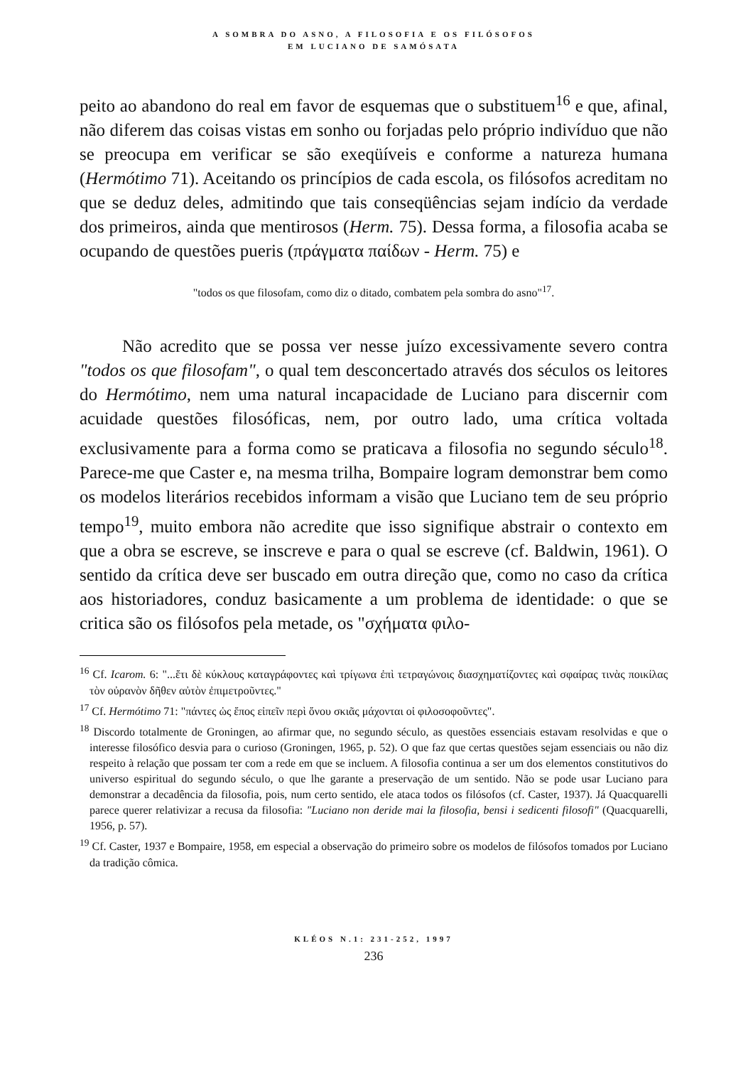A SOMBRA DO ASNO, A FILOSOFIA E OS FILÓSOFOS
EM LUCIANO DE SAMÓSATA
peito ao abandono do real em favor de esquemas que o substituem<sup>16</sup> e que, afinal, não diferem das coisas vistas em sonho ou forjadas pelo próprio indivíduo que não se preocupa em verificar se são exeqüíveis e conforme a natureza humana (Hermótimo 71). Aceitando os princípios de cada escola, os filósofos acreditam no que se deduz deles, admitindo que tais conseqüências sejam indício da verdade dos primeiros, ainda que mentirosos (Herm. 75). Dessa forma, a filosofia acaba se ocupando de questões pueris (πράγματα παίδων - Herm. 75) e
"todos os que filosofam, como diz o ditado, combatem pela sombra do asno"<sup>17</sup>.
Não acredito que se possa ver nesse juízo excessivamente severo contra "todos os que filosofam", o qual tem desconcertado através dos séculos os leitores do Hermótimo, nem uma natural incapacidade de Luciano para discernir com acuidade questões filosóficas, nem, por outro lado, uma crítica voltada exclusivamente para a forma como se praticava a filosofia no segundo século<sup>18</sup>. Parece-me que Caster e, na mesma trilha, Bompaire logram demonstrar bem como os modelos literários recebidos informam a visão que Luciano tem de seu próprio tempo<sup>19</sup>, muito embora não acredite que isso signifique abstrair o contexto em que a obra se escreve, se inscreve e para o qual se escreve (cf. Baldwin, 1961). O sentido da crítica deve ser buscado em outra direção que, como no caso da crítica aos historiadores, conduz basicamente a um problema de identidade: o que se critica são os filósofos pela metade, os "σχήματα φιλο-
<sup>16</sup> Cf. Icarom. 6: "...ἔτι δὲ κύκλους καταγράφοντες καὶ τρίγωνα ἐπὶ τετραγώνοις διασχηματίζοντες καὶ σφαίρας τινὰς ποικίλας τὸν οὐρανὸν δῆθεν αὐτὸν ἐπιμετροῦντες."
<sup>17</sup> Cf. Hermótimo 71: "πάντες ὡς ἔπος εἰπεῖν περὶ ὄνου σκιᾶς μάχονται οἱ φιλοσοφοῦντες".
<sup>18</sup> Discordo totalmente de Groningen, ao afirmar que, no segundo século, as questões essenciais estavam resolvidas e que o interesse filosófico desvia para o curioso (Groningen, 1965, p. 52). O que faz que certas questões sejam essenciais ou não diz respeito à relação que possam ter com a rede em que se incluem. A filosofia continua a ser um dos elementos constitutivos do universo espiritual do segundo século, o que lhe garante a preservação de um sentido. Não se pode usar Luciano para demonstrar a decadência da filosofia, pois, num certo sentido, ele ataca todos os filósofos (cf. Caster, 1937). Já Quacquarelli parece querer relativizar a recusa da filosofia: "Luciano non deride mai la filosofia, bensi i sedicenti filosofi" (Quacquarelli, 1956, p. 57).
<sup>19</sup> Cf. Caster, 1937 e Bompaire, 1958, em especial a observação do primeiro sobre os modelos de filósofos tomados por Luciano da tradição cômica.
KLÉOS N.1: 231-252, 1997
236